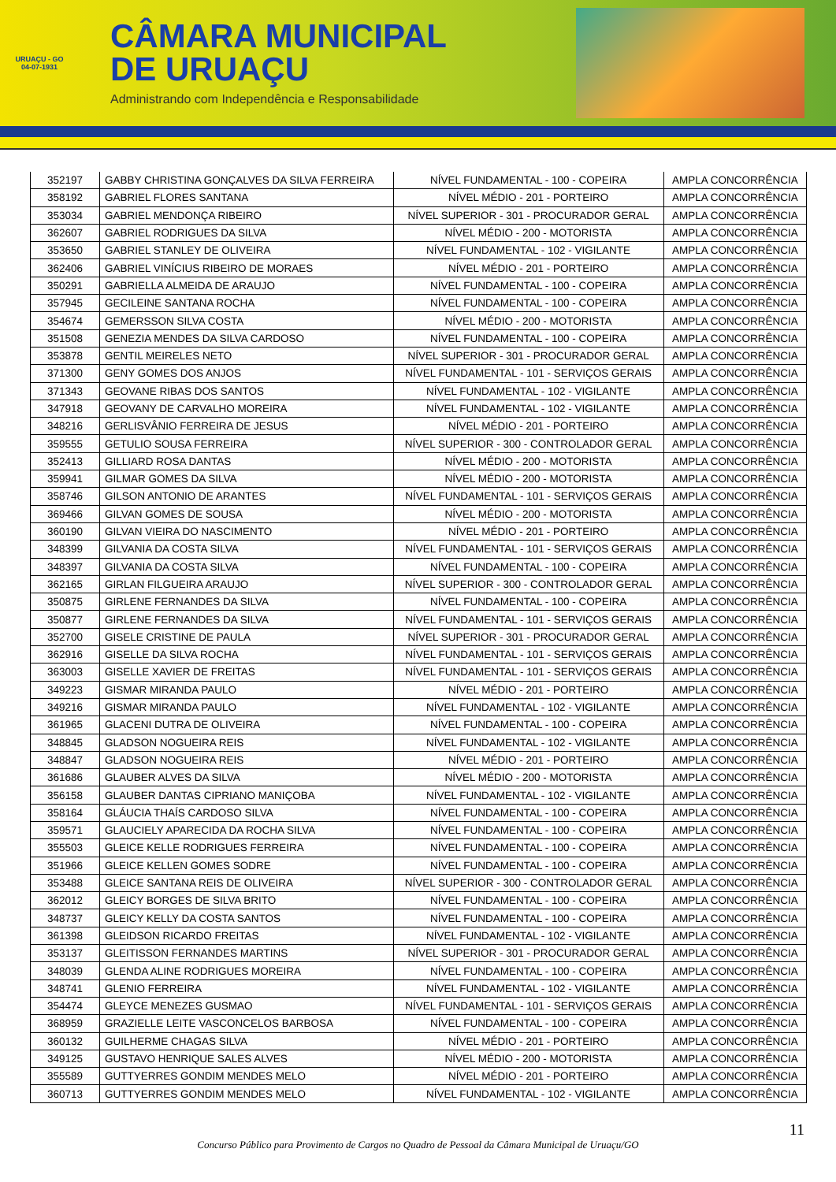URUAÇU - GO
04-07-1931
CÂMARA MUNICIPAL
DE URUAÇU
Administrando com Independência e Responsabilidade
| 352197 | GABBY CHRISTINA GONÇALVES DA SILVA FERREIRA | NÍVEL FUNDAMENTAL - 100 - COPEIRA | AMPLA CONCORRÊNCIA |
| 358192 | GABRIEL FLORES SANTANA | NÍVEL MÉDIO - 201 - PORTEIRO | AMPLA CONCORRÊNCIA |
| 353034 | GABRIEL MENDONÇA RIBEIRO | NÍVEL SUPERIOR - 301 - PROCURADOR GERAL | AMPLA CONCORRÊNCIA |
| 362607 | GABRIEL RODRIGUES DA SILVA | NÍVEL MÉDIO - 200 - MOTORISTA | AMPLA CONCORRÊNCIA |
| 353650 | GABRIEL STANLEY DE OLIVEIRA | NÍVEL FUNDAMENTAL - 102 - VIGILANTE | AMPLA CONCORRÊNCIA |
| 362406 | GABRIEL VINÍCIUS RIBEIRO DE MORAES | NÍVEL MÉDIO - 201 - PORTEIRO | AMPLA CONCORRÊNCIA |
| 350291 | GABRIELLA ALMEIDA DE ARAUJO | NÍVEL FUNDAMENTAL - 100 - COPEIRA | AMPLA CONCORRÊNCIA |
| 357945 | GECILEINE SANTANA ROCHA | NÍVEL FUNDAMENTAL - 100 - COPEIRA | AMPLA CONCORRÊNCIA |
| 354674 | GEMERSSON SILVA COSTA | NÍVEL MÉDIO - 200 - MOTORISTA | AMPLA CONCORRÊNCIA |
| 351508 | GENEZIA MENDES DA SILVA CARDOSO | NÍVEL FUNDAMENTAL - 100 - COPEIRA | AMPLA CONCORRÊNCIA |
| 353878 | GENTIL MEIRELES NETO | NÍVEL SUPERIOR - 301 - PROCURADOR GERAL | AMPLA CONCORRÊNCIA |
| 371300 | GENY GOMES DOS ANJOS | NÍVEL FUNDAMENTAL - 101 - SERVIÇOS GERAIS | AMPLA CONCORRÊNCIA |
| 371343 | GEOVANE RIBAS DOS SANTOS | NÍVEL FUNDAMENTAL - 102 - VIGILANTE | AMPLA CONCORRÊNCIA |
| 347918 | GEOVANY DE CARVALHO MOREIRA | NÍVEL FUNDAMENTAL - 102 - VIGILANTE | AMPLA CONCORRÊNCIA |
| 348216 | GERLISVÂNIO FERREIRA DE JESUS | NÍVEL MÉDIO - 201 - PORTEIRO | AMPLA CONCORRÊNCIA |
| 359555 | GETULIO SOUSA FERREIRA | NÍVEL SUPERIOR - 300 - CONTROLADOR GERAL | AMPLA CONCORRÊNCIA |
| 352413 | GILLIARD ROSA DANTAS | NÍVEL MÉDIO - 200 - MOTORISTA | AMPLA CONCORRÊNCIA |
| 359941 | GILMAR GOMES DA SILVA | NÍVEL MÉDIO - 200 - MOTORISTA | AMPLA CONCORRÊNCIA |
| 358746 | GILSON ANTONIO DE ARANTES | NÍVEL FUNDAMENTAL - 101 - SERVIÇOS GERAIS | AMPLA CONCORRÊNCIA |
| 369466 | GILVAN GOMES DE SOUSA | NÍVEL MÉDIO - 200 - MOTORISTA | AMPLA CONCORRÊNCIA |
| 360190 | GILVAN VIEIRA DO NASCIMENTO | NÍVEL MÉDIO - 201 - PORTEIRO | AMPLA CONCORRÊNCIA |
| 348399 | GILVANIA DA COSTA SILVA | NÍVEL FUNDAMENTAL - 101 - SERVIÇOS GERAIS | AMPLA CONCORRÊNCIA |
| 348397 | GILVANIA DA COSTA SILVA | NÍVEL FUNDAMENTAL - 100 - COPEIRA | AMPLA CONCORRÊNCIA |
| 362165 | GIRLAN FILGUEIRA ARAUJO | NÍVEL SUPERIOR - 300 - CONTROLADOR GERAL | AMPLA CONCORRÊNCIA |
| 350875 | GIRLENE FERNANDES DA SILVA | NÍVEL FUNDAMENTAL - 100 - COPEIRA | AMPLA CONCORRÊNCIA |
| 350877 | GIRLENE FERNANDES DA SILVA | NÍVEL FUNDAMENTAL - 101 - SERVIÇOS GERAIS | AMPLA CONCORRÊNCIA |
| 352700 | GISELE CRISTINE DE PAULA | NÍVEL SUPERIOR - 301 - PROCURADOR GERAL | AMPLA CONCORRÊNCIA |
| 362916 | GISELLE DA SILVA ROCHA | NÍVEL FUNDAMENTAL - 101 - SERVIÇOS GERAIS | AMPLA CONCORRÊNCIA |
| 363003 | GISELLE XAVIER DE FREITAS | NÍVEL FUNDAMENTAL - 101 - SERVIÇOS GERAIS | AMPLA CONCORRÊNCIA |
| 349223 | GISMAR MIRANDA PAULO | NÍVEL MÉDIO - 201 - PORTEIRO | AMPLA CONCORRÊNCIA |
| 349216 | GISMAR MIRANDA PAULO | NÍVEL FUNDAMENTAL - 102 - VIGILANTE | AMPLA CONCORRÊNCIA |
| 361965 | GLACENI DUTRA DE OLIVEIRA | NÍVEL FUNDAMENTAL - 100 - COPEIRA | AMPLA CONCORRÊNCIA |
| 348845 | GLADSON NOGUEIRA REIS | NÍVEL FUNDAMENTAL - 102 - VIGILANTE | AMPLA CONCORRÊNCIA |
| 348847 | GLADSON NOGUEIRA REIS | NÍVEL MÉDIO - 201 - PORTEIRO | AMPLA CONCORRÊNCIA |
| 361686 | GLAUBER ALVES DA SILVA | NÍVEL MÉDIO - 200 - MOTORISTA | AMPLA CONCORRÊNCIA |
| 356158 | GLAUBER DANTAS CIPRIANO MANIÇOBA | NÍVEL FUNDAMENTAL - 102 - VIGILANTE | AMPLA CONCORRÊNCIA |
| 358164 | GLÁUCIA THAÍS CARDOSO SILVA | NÍVEL FUNDAMENTAL - 100 - COPEIRA | AMPLA CONCORRÊNCIA |
| 359571 | GLAUCIELY APARECIDA DA ROCHA SILVA | NÍVEL FUNDAMENTAL - 100 - COPEIRA | AMPLA CONCORRÊNCIA |
| 355503 | GLEICE KELLE RODRIGUES FERREIRA | NÍVEL FUNDAMENTAL - 100 - COPEIRA | AMPLA CONCORRÊNCIA |
| 351966 | GLEICE KELLEN GOMES SODRE | NÍVEL FUNDAMENTAL - 100 - COPEIRA | AMPLA CONCORRÊNCIA |
| 353488 | GLEICE SANTANA REIS DE OLIVEIRA | NÍVEL SUPERIOR - 300 - CONTROLADOR GERAL | AMPLA CONCORRÊNCIA |
| 362012 | GLEICY BORGES DE SILVA BRITO | NÍVEL FUNDAMENTAL - 100 - COPEIRA | AMPLA CONCORRÊNCIA |
| 348737 | GLEICY KELLY DA COSTA SANTOS | NÍVEL FUNDAMENTAL - 100 - COPEIRA | AMPLA CONCORRÊNCIA |
| 361398 | GLEIDSON RICARDO FREITAS | NÍVEL FUNDAMENTAL - 102 - VIGILANTE | AMPLA CONCORRÊNCIA |
| 353137 | GLEITISSON FERNANDES MARTINS | NÍVEL SUPERIOR - 301 - PROCURADOR GERAL | AMPLA CONCORRÊNCIA |
| 348039 | GLENDA ALINE RODRIGUES MOREIRA | NÍVEL FUNDAMENTAL - 100 - COPEIRA | AMPLA CONCORRÊNCIA |
| 348741 | GLENIO FERREIRA | NÍVEL FUNDAMENTAL - 102 - VIGILANTE | AMPLA CONCORRÊNCIA |
| 354474 | GLEYCE MENEZES GUSMAO | NÍVEL FUNDAMENTAL - 101 - SERVIÇOS GERAIS | AMPLA CONCORRÊNCIA |
| 368959 | GRAZIELLE LEITE VASCONCELOS BARBOSA | NÍVEL FUNDAMENTAL - 100 - COPEIRA | AMPLA CONCORRÊNCIA |
| 360132 | GUILHERME CHAGAS SILVA | NÍVEL MÉDIO - 201 - PORTEIRO | AMPLA CONCORRÊNCIA |
| 349125 | GUSTAVO HENRIQUE SALES ALVES | NÍVEL MÉDIO - 200 - MOTORISTA | AMPLA CONCORRÊNCIA |
| 355589 | GUTTYERRES GONDIM MENDES MELO | NÍVEL MÉDIO - 201 - PORTEIRO | AMPLA CONCORRÊNCIA |
| 360713 | GUTTYERRES GONDIM MENDES MELO | NÍVEL FUNDAMENTAL - 102 - VIGILANTE | AMPLA CONCORRÊNCIA |
11
Concurso Público para Provimento de Cargos no Quadro de Pessoal da Câmara Municipal de Uruaçu/GO